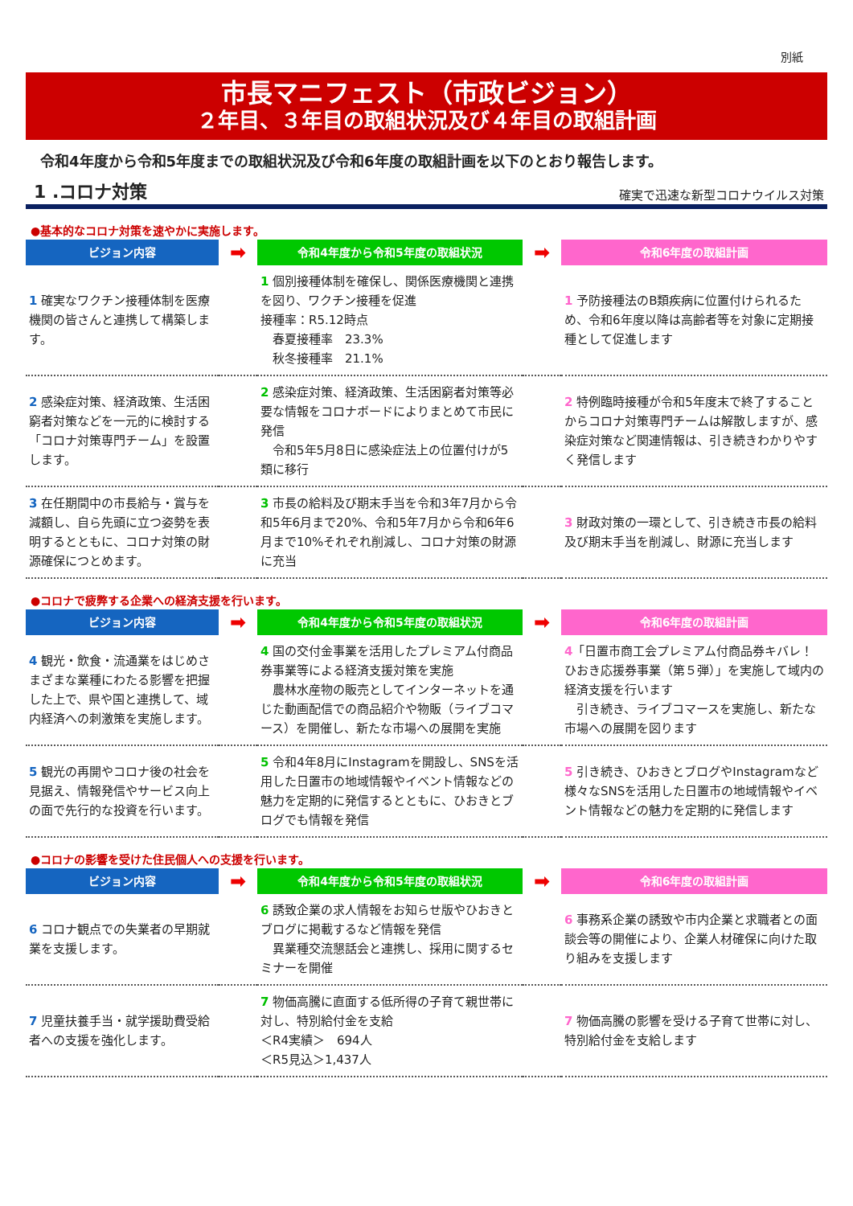別紙
市長マニフェスト（市政ビジョン）
２年目、３年目の取組状況及び４年目の取組計画
令和4年度から令和5年度までの取組状況及び令和6年度の取組計画を以下のとおり報告します。
1 .コロナ対策
確実で迅速な新型コロナウイルス対策
●基本的なコロナ対策を速やかに実施します。
| ビジョン内容 | ➡ | 令和4年度から令和5年度の取組状況 | ➡ | 令和6年度の取組計画 |
| --- | --- | --- | --- | --- |
| 1 確実なワクチン接種体制を医療機関の皆さんと連携して構築します。 | | 1 個別接種体制を確保し、関係医療機関と連携を図り、ワクチン接種を促進 接種率：R5.12時点 春夏接種率 23.3% 秋冬接種率 21.1% | | 1 予防接種法のB類疾病に位置付けられるため、令和6年度以降は高齢者等を対象に定期接種として促進します |
| 2 感染症対策、経済政策、生活困窮者対策などを一元的に検討する「コロナ対策専門チーム」を設置します。 | | 2 感染症対策、経済政策、生活困窮者対策等必要な情報をコロナボードによりまとめて市民に発信 令和5年5月8日に感染症法上の位置付けが5類に移行 | | 2 特例臨時接種が令和5年度末で終了することからコロナ対策専門チームは解散しますが、感染症対策など関連情報は、引き続きわかりやすく発信します |
| 3 在任期間中の市長給与・賞与を減額し、自ら先頭に立つ姿勢を表明するとともに、コロナ対策の財源確保につとめます。 | | 3 市長の給料及び期末手当を令和3年7月から令和5年6月まで20%、令和5年7月から令和6年6月まで10%それぞれ削減し、コロナ対策の財源に充当 | | 3 財政対策の一環として、引き続き市長の給料及び期末手当を削減し、財源に充当します |
●コロナで疲弊する企業への経済支援を行います。
| ビジョン内容 | ➡ | 令和4年度から令和5年度の取組状況 | ➡ | 令和6年度の取組計画 |
| --- | --- | --- | --- | --- |
| 4 観光・飲食・流通業をはじめさまざまな業種にわたる影響を把握した上で、県や国と連携して、域内経済への刺激策を実施します。 | | 4 国の交付金事業を活用したプレミアム付商品券事業等による経済支援対策を実施 農林水産物の販売としてインターネットを通じた動画配信での商品紹介や物販（ライブコマース）を開催し、新たな市場への展開を実施 | | 4 「日置市商工会プレミアム付商品券キバレ！ひおき応援券事業（第５弾）」を実施して域内の経済支援を行います 引き続き、ライブコマースを実施し、新たな市場への展開を図ります |
| 5 観光の再開やコロナ後の社会を見据え、情報発信やサービス向上の面で先行的な投資を行います。 | | 5 令和4年8月にInstagramを開設し、SNSを活用した日置市の地域情報やイベント情報などの魅力を定期的に発信するとともに、ひおきとブログでも情報を発信 | | 5 引き続き、ひおきとブログやInstagramなど様々なSNSを活用した日置市の地域情報やイベント情報などの魅力を定期的に発信します |
●コロナの影響を受けた住民個人への支援を行います。
| ビジョン内容 | ➡ | 令和4年度から令和5年度の取組状況 | ➡ | 令和6年度の取組計画 |
| --- | --- | --- | --- | --- |
| 6 コロナ観点での失業者の早期就業を支援します。 | | 6 誘致企業の求人情報をお知らせ版やひおきとブログに掲載するなど情報を発信 異業種交流懇話会と連携し、採用に関するセミナーを開催 | | 6 事務系企業の誘致や市内企業と求職者との面談会等の開催により、企業人材確保に向けた取り組みを支援します |
| 7 児童扶養手当・就学援助費受給者への支援を強化します。 | | 7 物価高騰に直面する低所得の子育て親世帯に対し、特別給付金を支給 ＜R4実績＞ 694人 ＜R5見込＞1,437人 | | 7 物価高騰の影響を受ける子育て世帯に対し、特別給付金を支給します |